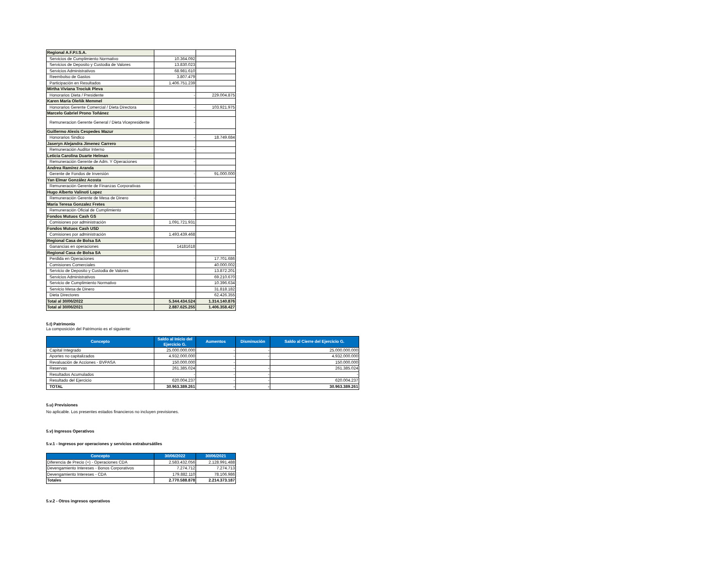| Regional A.F.P.I.S.A. | | |
| Servicios de Cumplimiento Normativo | 10.364.092 | |
| Servicios de Deposito y Custodia de Valores | 13.830.023 | |
| Servicios Administrativos | 68.981.610 | |
| Reembolso de Gastos | 3.807.479 | |
| Participación en Resultados | 1.406.751.239 | |
| Mirtha Viviana Trociuk Pleva | | |
| Honorarios Dieta / Presidente | - | 229.004.875 |
| Karen María Oleñik Memmel | | |
| Honorarios Gerente Comercial / Dieta Directora | - | 103.921.975 |
| Marcelo Gabriel Prono Toñánez | | |
| Remuneracion Gerente General / Dieta Vicepresidente | - | |
| Guillermo Alexis Cespedes Mazur | | |
| Honorarios Sindico | - | 18.749.684 |
| Jaseryn Alejandra Jimenez Carrero | | |
| Remuneración Auditor Interno | - | |
| Leticia Carolina Duarte Helman | | |
| Remuneración Gerente de Adm. Y Operaciones | - | |
| Andrea Ramírez Aranda | | |
| Gerente de Fondos de Inversión | - | 91.000.000 |
| Yan Elmar González Acosta | | |
| Remuneración Gerente de Finanzas Corporativas | - | |
| Hugo Alberto Valinoti Lopez | | |
| Remuneración Gerente de Mesa de Dinero | - | |
| María Teresa Gonzalez Fretes | | |
| Remuneración Oficial de Cumplimiento | - | |
| Fondos Mutuos Cash GS | | |
| Comisiones por administración | 1.091.721.931 | |
| Fondos Mutuos Cash USD | | |
| Comisiones por administración | 1.493.439.468 | |
| Regional Casa de Bolsa SA | | |
| Ganancias en operaciones | 14181618 | |
| Regional Casa de Bolsa SA | | |
| Perdida en Operaciones | | 17.701.686 |
| Comisiones Comerciales | | 40.000.002 |
| Servicio de Deposito y Custodia de Valores | | 13.872.201 |
| Servicios Administrativos | | 69.210.670 |
| Servicio de Cumplimiento Normativo | | 10.396.634 |
| Servicio Mesa de Dinero | | 31.818.182 |
| Dieta Directores | | 62.426.355 |
| Total al 30/06/2022 | 5.344.434.524 | 1.314.140.876 |
| Total al 30/06/2021 | 2.887.625.255 | 1.406.358.427 |
5.t) Patrimonio
La composición del Patrimonio es el siguiente:
| Concepto | Saldo al Inicio del Ejercicio G. | Aumentos | Disminución | Saldo al Cierre del Ejercicio G. |
| --- | --- | --- | --- | --- |
| Capital Integrado | 25.000.000.000 | - | - | 25.000.000.000 |
| Aportes no capitalizados | 4.932.000.000 | - | - | 4.932.000.000 |
| Revaluación de Acciones - BVPASA | 150.000.000 | - | | 150.000.000 |
| Reservas | 261.385.024 | - | - | 261.385.024 |
| Resultados Acumulados | - | - | - | - |
| Resultado del Ejercicio | 620.004.237 | - | - | 620.004.237 |
| TOTAL | 30.963.389.261 | - | - | 30.963.389.261 |
5.u) Previsiones
No aplicable. Los presentes estados financieros no incluyen previsiones.
5.v) Ingresos Operativos
5.v.1 - Ingresos por operaciones y servicios extrabursátiles
| Concepto | 30/06/2022 | 30/06/2021 |
| --- | --- | --- |
| Diferencia de Precio (+) - Operaciones CDA | 2.583.432.056 | 2.128.991.488 |
| Devengamiento Intereses - Bonos Corporativos | 7.274.712 | 7.274.713 |
| Devengamiento Intereses - CDA | 179.882.110 | 78.106.986 |
| Totales | 2.770.588.878 | 2.214.373.187 |
5.v.2 - Otros ingresos operativos